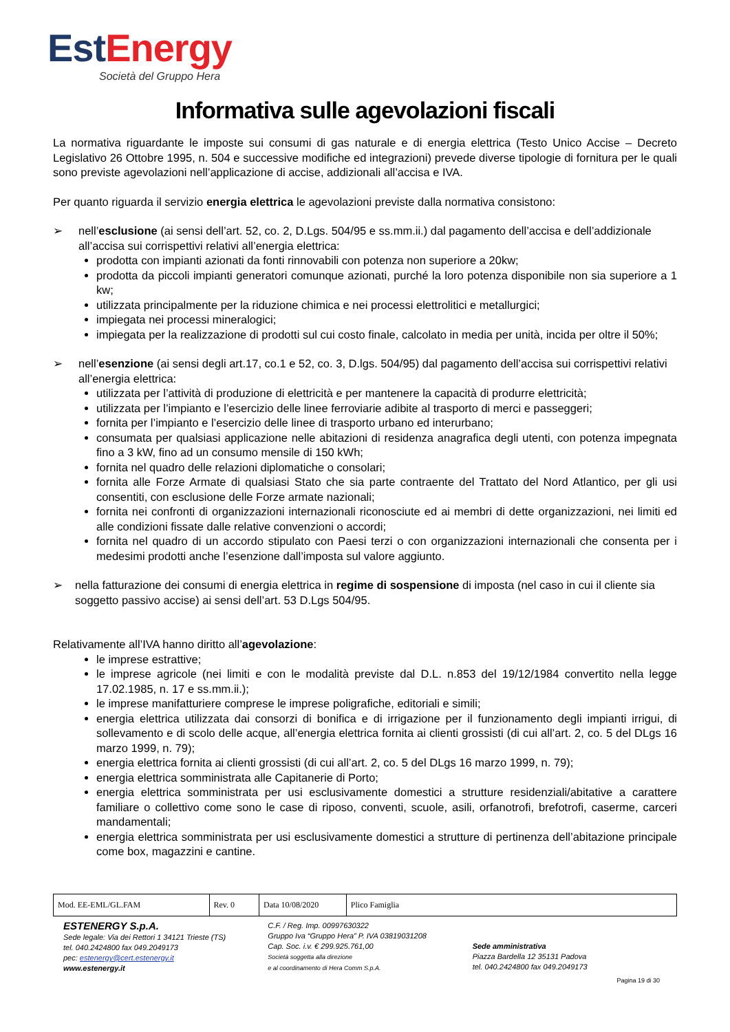Est Energy
Società del Gruppo Hera
Informativa sulle agevolazioni fiscali
La normativa riguardante le imposte sui consumi di gas naturale e di energia elettrica (Testo Unico Accise – Decreto Legislativo 26 Ottobre 1995, n. 504 e successive modifiche ed integrazioni) prevede diverse tipologie di fornitura per le quali sono previste agevolazioni nell’applicazione di accise, addizionali all’accisa e IVA.
Per quanto riguarda il servizio energia elettrica le agevolazioni previste dalla normativa consistono:
➢ nell’esclusione (ai sensi dell’art. 52, co. 2, D.Lgs. 504/95 e ss.mm.ii.) dal pagamento dell’accisa e dell’addizionale all’accisa sui corrispettivi relativi all’energia elettrica:
prodotta con impianti azionati da fonti rinnovabili con potenza non superiore a 20kw;
prodotta da piccoli impianti generatori comunque azionati, purché la loro potenza disponibile non sia superiore a 1 kw;
utilizzata principalmente per la riduzione chimica e nei processi elettrolitici e metallurgici;
impiegata nei processi mineralogici;
impiegata per la realizzazione di prodotti sul cui costo finale, calcolato in media per unità, incida per oltre il 50%;
➢ nell’esenzione (ai sensi degli art.17, co.1 e 52, co. 3, D.lgs. 504/95) dal pagamento dell’accisa sui corrispettivi relativi all’energia elettrica:
utilizzata per l’attività di produzione di elettricità e per mantenere la capacità di produrre elettricità;
utilizzata per l’impianto e l’esercizio delle linee ferroviarie adibite al trasporto di merci e passeggeri;
fornita per l’impianto e l’esercizio delle linee di trasporto urbano ed interurbano;
consumata per qualsiasi applicazione nelle abitazioni di residenza anagrafica degli utenti, con potenza impegnata fino a 3 kW, fino ad un consumo mensile di 150 kWh;
fornita nel quadro delle relazioni diplomatiche o consolari;
fornita alle Forze Armate di qualsiasi Stato che sia parte contraente del Trattato del Nord Atlantico, per gli usi consentiti, con esclusione delle Forze armate nazionali;
fornita nei confronti di organizzazioni internazionali riconosciute ed ai membri di dette organizzazioni, nei limiti ed alle condizioni fissate dalle relative convenzioni o accordi;
fornita nel quadro di un accordo stipulato con Paesi terzi o con organizzazioni internazionali che consenta per i medesimi prodotti anche l’esenzione dall’imposta sul valore aggiunto.
➢ nella fatturazione dei consumi di energia elettrica in regime di sospensione di imposta (nel caso in cui il cliente sia soggetto passivo accise) ai sensi dell’art. 53 D.Lgs 504/95.
Relativamente all’IVA hanno diritto all’agevolazione:
le imprese estrattive;
le imprese agricole (nei limiti e con le modalità previste dal D.L. n.853 del 19/12/1984 convertito nella legge 17.02.1985, n. 17 e ss.mm.ii.);
le imprese manifatturiere comprese le imprese poligrafiche, editoriali e simili;
energia elettrica utilizzata dai consorzi di bonifica e di irrigazione per il funzionamento degli impianti irrigui, di sollevamento e di scolo delle acque, all’energia elettrica fornita ai clienti grossisti (di cui all’art. 2, co. 5 del DLgs 16 marzo 1999, n. 79);
energia elettrica fornita ai clienti grossisti (di cui all’art. 2, co. 5 del DLgs 16 marzo 1999, n. 79);
energia elettrica somministrata alle Capitanerie di Porto;
energia elettrica somministrata per usi esclusivamente domestici a strutture residenziali/abitative a carattere familiare o collettivo come sono le case di riposo, conventi, scuole, asili, orfanotrofi, brefotrofi, caserme, carceri mandamentali;
energia elettrica somministrata per usi esclusivamente domestici a strutture di pertinenza dell’abitazione principale come box, magazzini e cantine.
| Mod. EE-EML/GL.FAM | Rev. 0 | Data 10/08/2020 | Plico Famiglia |
ESTENERGY S.p.A.
Sede legale: Via dei Rettori 1 34121 Trieste (TS)
tel. 040.2424800 fax 049.2049173
pec: estenergy@cert.estenergy.it
www.estenergy.it
C.F. / Reg. Imp. 00997630322
Gruppo Iva “Gruppo Hera” P. IVA 03819031208
Cap. Soc. i.v. € 299.925.761,00
Società soggetta alla direzione
e al coordinamento di Hera Comm S.p.A.
Sede amministrativa
Piazza Bardella 12 35131 Padova
tel. 040.2424800 fax 049.2049173
Pagina 19 di 30